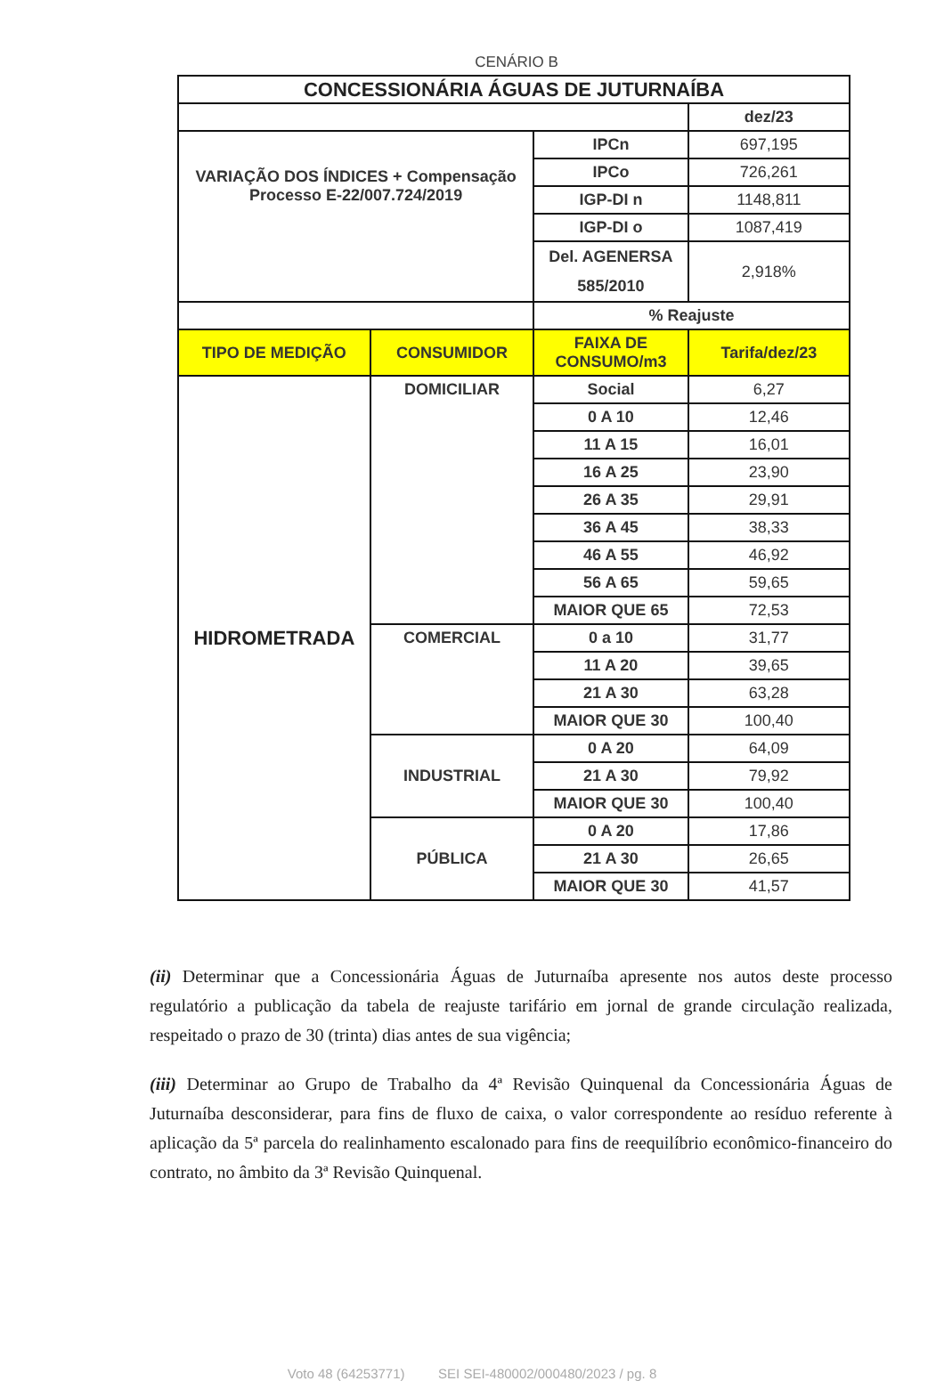CENÁRIO B
| CONCESSIONÁRIA ÁGUAS DE JUTURNAÍBA | | | |
| | | | dez/23 |
| VARIAÇÃO DOS ÍNDICES + Compensação Processo E-22/007.724/2019 | | IPCn | 697,195 |
| | | IPCo | 726,261 |
| | | IGP-DI n | 1148,811 |
| | | IGP-DI o | 1087,419 |
| | | Del. AGENERSA 585/2010 | 2,918% |
| | | % Reajuste | |
| TIPO DE MEDIÇÃO | CONSUMIDOR | FAIXA DE CONSUMO/m3 | Tarifa/dez/23 |
| HIDROMETRADA | DOMICILIAR | Social | 6,27 |
| | | 0 A 10 | 12,46 |
| | | 11 A 15 | 16,01 |
| | | 16 A 25 | 23,90 |
| | | 26 A 35 | 29,91 |
| | | 36 A 45 | 38,33 |
| | | 46 A 55 | 46,92 |
| | | 56 A 65 | 59,65 |
| | | MAIOR QUE 65 | 72,53 |
| | COMERCIAL | 0 a 10 | 31,77 |
| | | 11 A 20 | 39,65 |
| | | 21 A 30 | 63,28 |
| | | MAIOR QUE 30 | 100,40 |
| | INDUSTRIAL | 0 A 20 | 64,09 |
| | | 21 A 30 | 79,92 |
| | | MAIOR QUE 30 | 100,40 |
| | PÚBLICA | 0 A 20 | 17,86 |
| | | 21 A 30 | 26,65 |
| | | MAIOR QUE 30 | 41,57 |
(ii) Determinar que a Concessionária Águas de Juturnaíba apresente nos autos deste processo regulatório a publicação da tabela de reajuste tarifário em jornal de grande circulação realizada, respeitado o prazo de 30 (trinta) dias antes de sua vigência;
(iii) Determinar ao Grupo de Trabalho da 4ª Revisão Quinquenal da Concessionária Águas de Juturnaíba desconsiderar, para fins de fluxo de caixa, o valor correspondente ao resíduo referente à aplicação da 5ª parcela do realinhamento escalonado para fins de reequilíbrio econômico-financeiro do contrato, no âmbito da 3ª Revisão Quinquenal.
Voto 48 (64253771) SEI SEI-480002/000480/2023 / pg. 8